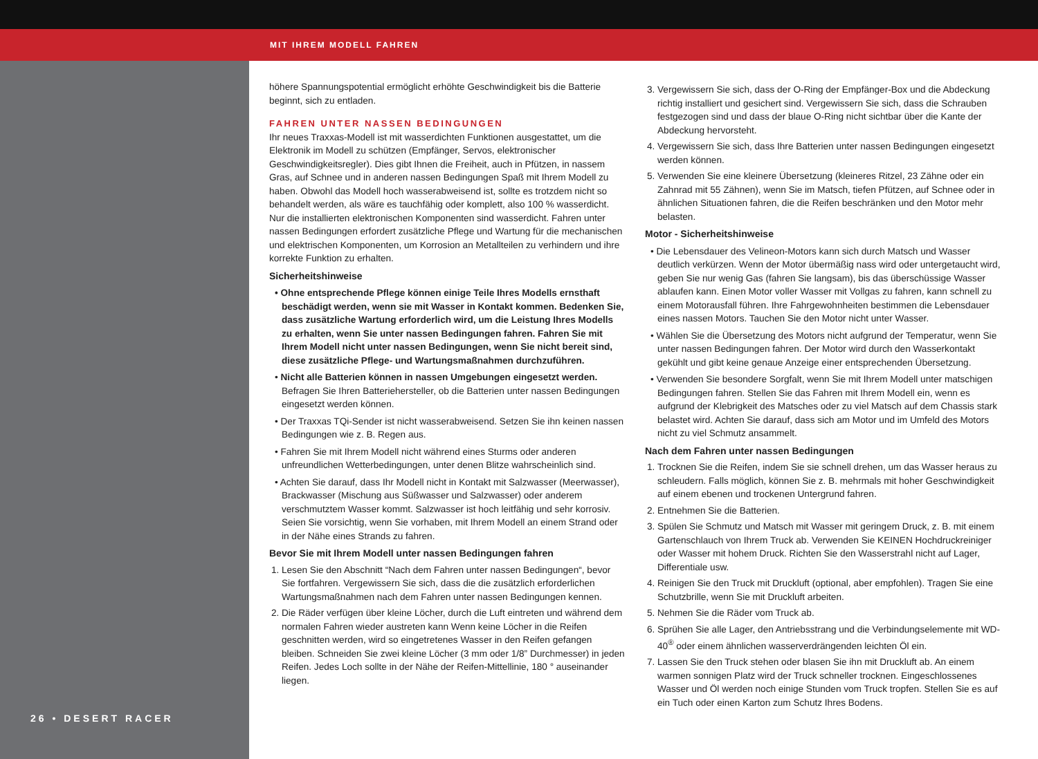MIT IHREM MODELL FAHREN
26 • DESERT RACER
höhere Spannungspotential ermöglicht erhöhte Geschwindigkeit bis die Batterie beginnt, sich zu entladen.
FAHREN UNTER NASSEN BEDINGUNGEN
Ihr neues Traxxas-Modell ist mit wasserdichten Funktionen ausgestattet, um die Elektronik im Modell zu schützen (Empfänger, Servos, elektronischer Geschwindigkeitsregler). Dies gibt Ihnen die Freiheit, auch in Pfützen, in nassem Gras, auf Schnee und in anderen nassen Bedingungen Spaß mit Ihrem Modell zu haben. Obwohl das Modell hoch wasserabweisend ist, sollte es trotzdem nicht so behandelt werden, als wäre es tauchfähig oder komplett, also 100 % wasserdicht. Nur die installierten elektronischen Komponenten sind wasserdicht. Fahren unter nassen Bedingungen erfordert zusätzliche Pflege und Wartung für die mechanischen und elektrischen Komponenten, um Korrosion an Metallteilen zu verhindern und ihre korrekte Funktion zu erhalten.
Sicherheitshinweise
• Ohne entsprechende Pflege können einige Teile Ihres Modells ernsthaft beschädigt werden, wenn sie mit Wasser in Kontakt kommen. Bedenken Sie, dass zusätzliche Wartung erforderlich wird, um die Leistung Ihres Modells zu erhalten, wenn Sie unter nassen Bedingungen fahren. Fahren Sie mit Ihrem Modell nicht unter nassen Bedingungen, wenn Sie nicht bereit sind, diese zusätzliche Pflege- und Wartungsmaßnahmen durchzuführen.
• Nicht alle Batterien können in nassen Umgebungen eingesetzt werden. Befragen Sie Ihren Batteriehersteller, ob die Batterien unter nassen Bedingungen eingesetzt werden können.
• Der Traxxas TQi-Sender ist nicht wasserabweisend. Setzen Sie ihn keinen nassen Bedingungen wie z. B. Regen aus.
• Fahren Sie mit Ihrem Modell nicht während eines Sturms oder anderen unfreundlichen Wetterbedingungen, unter denen Blitze wahrscheinlich sind.
• Achten Sie darauf, dass Ihr Modell nicht in Kontakt mit Salzwasser (Meerwasser), Brackwasser (Mischung aus Süßwasser und Salzwasser) oder anderem verschmutztem Wasser kommt. Salzwasser ist hoch leitfähig und sehr korrosiv. Seien Sie vorsichtig, wenn Sie vorhaben, mit Ihrem Modell an einem Strand oder in der Nähe eines Strands zu fahren.
Bevor Sie mit Ihrem Modell unter nassen Bedingungen fahren
1. Lesen Sie den Abschnitt “Nach dem Fahren unter nassen Bedingungen“, bevor Sie fortfahren. Vergewissern Sie sich, dass die die zusätzlich erforderlichen Wartungsmaßnahmen nach dem Fahren unter nassen Bedingungen kennen.
2. Die Räder verfügen über kleine Löcher, durch die Luft eintreten und während dem normalen Fahren wieder austreten kann Wenn keine Löcher in die Reifen geschnitten werden, wird so eingetretenes Wasser in den Reifen gefangen bleiben. Schneiden Sie zwei kleine Löcher (3 mm oder 1/8” Durchmesser) in jeden Reifen. Jedes Loch sollte in der Nähe der Reifen-Mittellinie, 180 ° auseinander liegen.
3. Vergewissern Sie sich, dass der O-Ring der Empfänger-Box und die Abdeckung richtig installiert und gesichert sind. Vergewissern Sie sich, dass die Schrauben festgezogen sind und dass der blaue O-Ring nicht sichtbar über die Kante der Abdeckung hervorsteht.
4. Vergewissern Sie sich, dass Ihre Batterien unter nassen Bedingungen eingesetzt werden können.
5. Verwenden Sie eine kleinere Übersetzung (kleineres Ritzel, 23 Zähne oder ein Zahnrad mit 55 Zähnen), wenn Sie im Matsch, tiefen Pfützen, auf Schnee oder in ähnlichen Situationen fahren, die die Reifen beschränken und den Motor mehr belasten.
Motor - Sicherheitshinweise
• Die Lebensdauer des Velineon-Motors kann sich durch Matsch und Wasser deutlich verkürzen. Wenn der Motor übermäßig nass wird oder untergetaucht wird, geben Sie nur wenig Gas (fahren Sie langsam), bis das überschüssige Wasser ablaufen kann. Einen Motor voller Wasser mit Vollgas zu fahren, kann schnell zu einem Motorausfall führen. Ihre Fahrgewohnheiten bestimmen die Lebensdauer eines nassen Motors. Tauchen Sie den Motor nicht unter Wasser.
• Wählen Sie die Übersetzung des Motors nicht aufgrund der Temperatur, wenn Sie unter nassen Bedingungen fahren. Der Motor wird durch den Wasserkontakt gekühlt und gibt keine genaue Anzeige einer entsprechenden Übersetzung.
• Verwenden Sie besondere Sorgfalt, wenn Sie mit Ihrem Modell unter matschigen Bedingungen fahren. Stellen Sie das Fahren mit Ihrem Modell ein, wenn es aufgrund der Klebrigkeit des Matsches oder zu viel Matsch auf dem Chassis stark belastet wird. Achten Sie darauf, dass sich am Motor und im Umfeld des Motors nicht zu viel Schmutz ansammelt.
Nach dem Fahren unter nassen Bedingungen
1. Trocknen Sie die Reifen, indem Sie sie schnell drehen, um das Wasser heraus zu schleudern. Falls möglich, können Sie z. B. mehrmals mit hoher Geschwindigkeit auf einem ebenen und trockenen Untergrund fahren.
2. Entnehmen Sie die Batterien.
3. Spülen Sie Schmutz und Matsch mit Wasser mit geringem Druck, z. B. mit einem Gartenschlauch von Ihrem Truck ab. Verwenden Sie KEINEN Hochdruckreiniger oder Wasser mit hohem Druck. Richten Sie den Wasserstrahl nicht auf Lager, Differentiale usw.
4. Reinigen Sie den Truck mit Druckluft (optional, aber empfohlen). Tragen Sie eine Schutzbrille, wenn Sie mit Druckluft arbeiten.
5. Nehmen Sie die Räder vom Truck ab.
6. Sprühen Sie alle Lager, den Antriebsstrang und die Verbindungselemente mit WD-40<sup>®</sup> oder einem ähnlichen wasserverdrängenden leichten Öl ein.
7. Lassen Sie den Truck stehen oder blasen Sie ihn mit Druckluft ab. An einem warmen sonnigen Platz wird der Truck schneller trocknen. Eingeschlossenes Wasser und Öl werden noch einige Stunden vom Truck tropfen. Stellen Sie es auf ein Tuch oder einen Karton zum Schutz Ihres Bodens.